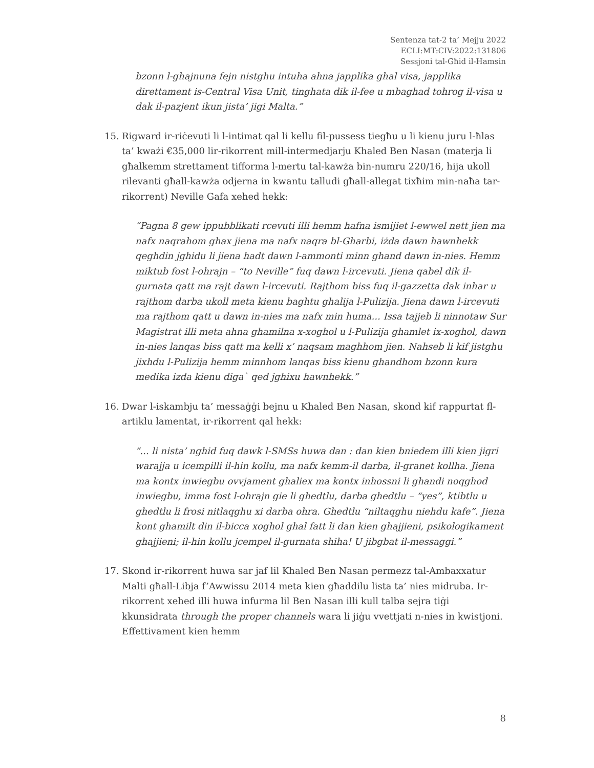Sentenza tat-2 ta’ Mejju 2022
ECLI:MT:CIV:2022:131806
Sessjoni tal-Għid il-Hamsin
bzonn l-ghajnuna fejn nistghu intuha ahna japplika ghal visa, japplika direttament is-Central Visa Unit, tinghata dik il-fee u mbaghad tohrog il-visa u dak il-pazjent ikun jista’ jigi Malta.”
15. Rigward ir-riċevuti li l-intimat qal li kellu fil-pussess tiegħu u li kienu juru l-ħlas ta’ kważi €35,000 lir-rikorrent mill-intermedjarju Khaled Ben Nasan (materja li għalkemm strettament tifforma l-mertu tal-kawża bin-numru 220/16, hija ukoll rilevanti għall-kawża odjerna in kwantu talludi għall-allegat tixħim min-naħa tar-rikorrent) Neville Gafa xehed hekk:
“Pagna 8 gew ippubblikati rcevuti illi hemm hafna ismijiet l-ewwel nett jien ma nafx naqrahom ghax jiena ma nafx naqra bl-Gharbi, iżda dawn hawnhekk qeghdin jghidu li jiena hadt dawn l-ammonti minn ghand dawn in-nies. Hemm miktub fost l-ohrajn – “to Neville” fuq dawn l-ircevuti. Jiena qabel dik il-gurnata qatt ma rajt dawn l-ircevuti. Rajthom biss fuq il-gazzetta dak inhar u rajthom darba ukoll meta kienu baghtu ghalija l-Pulizija. Jiena dawn l-ircevuti ma rajthom qatt u dawn in-nies ma nafx min huma... Issa tajjeb li ninnotaw Sur Magistrat illi meta ahna ghamilna x-xoghol u l-Pulizija ghamlet ix-xoghol, dawn in-nies lanqas biss qatt ma kelli x’ naqsam maghhom jien. Nahseb li kif jistghu jixhdu l-Pulizija hemm minnhom lanqas biss kienu ghandhom bzonn kura medika izda kienu diga` qed jghixu hawnhekk.”
16. Dwar l-iskambju ta’ messaġġi bejnu u Khaled Ben Nasan, skond kif rappurtat fl-artiklu lamentat, ir-rikorrent qal hekk:
“... li nista’ nghid fuq dawk l-SMSs huwa dan : dan kien bniedem illi kien jigri warajja u icempilli il-hin kollu, ma nafx kemm-il darba, il-granet kollha. Jiena ma kontx inwiegbu ovvjament ghaliex ma kontx inhossni li ghandi noqghod inwiegbu, imma fost l-ohrajn gie li ghedtlu, darba ghedtlu – “yes”, ktibtlu u ghedtlu li frosi nitlaqghu xi darba ohra. Ghedtlu “niltaqghu niehdu kafe”. Jiena kont ghamilt din il-bicca xoghol ghal fatt li dan kien ghajjieni, psikologikament ghajjieni; il-hin kollu jcempel il-gurnata shiha! U jibgbat il-messaggi.”
17. Skond ir-rikorrent huwa sar jaf lil Khaled Ben Nasan permezz tal-Ambaxxatur Malti għall-Libja f’Awwissu 2014 meta kien għaddilu lista ta’ nies midruba. Ir-rikorrent xehed illi huwa infurma lil Ben Nasan illi kull talba sejra tiġi kkunsidrata through the proper channels wara li jiġu vvettjati n-nies in kwistjoni. Effettivament kien hemm
8